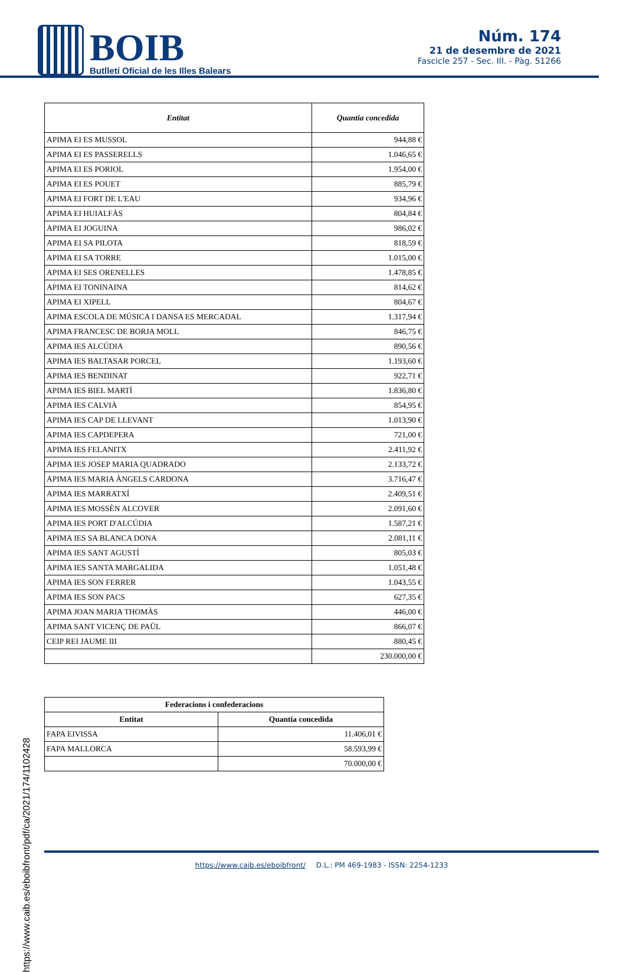BOIB
Butlletí Oficial de les Illes Balears
Núm. 174
21 de desembre de 2021
Fascicle 257 - Sec. III. - Pàg. 51266
| Entitat | Quantia concedida |
| --- | --- |
| APIMA EI ES MUSSOL | 944,88 € |
| APIMA EI ES PASSERELLS | 1.046,65 € |
| APIMA EI ES PORIOL | 1.954,00 € |
| APIMA EI ES POUET | 885,79 € |
| APIMA EI FORT DE L'EAU | 934,96 € |
| APIMA EI HUIALFÀS | 804,84 € |
| APIMA EI JOGUINA | 986,02 € |
| APIMA EI SA PILOTA | 818,59 € |
| APIMA EI SA TORRE | 1.015,00 € |
| APIMA EI SES ORENELLES | 1.478,85 € |
| APIMA EI TONINAINA | 814,62 € |
| APIMA EI XIPELL | 804,67 € |
| APIMA ESCOLA DE MÚSICA I DANSA ES MERCADAL | 1.317,94 € |
| APIMA FRANCESC DE BORJA MOLL | 846,75 € |
| APIMA IES ALCÚDIA | 890,56 € |
| APIMA IES BALTASAR PORCEL | 1.193,60 € |
| APIMA IES BENDINAT | 922,71 € |
| APIMA IES BIEL MARTÍ | 1.836,80 € |
| APIMA IES CALVIÀ | 854,95 € |
| APIMA IES CAP DE LLEVANT | 1.013,90 € |
| APIMA IES CAPDEPERA | 721,00 € |
| APIMA IES FELANITX | 2.411,92 € |
| APIMA IES JOSEP MARIA QUADRADO | 2.133,72 € |
| APIMA IES MARIA ÀNGELS CARDONA | 3.716,47 € |
| APIMA IES MARRATXÍ | 2.409,51 € |
| APIMA IES MOSSÈN ALCOVER | 2.091,60 € |
| APIMA IES PORT D'ALCÚDIA | 1.587,21 € |
| APIMA IES SA BLANCA DONA | 2.081,11 € |
| APIMA IES SANT AGUSTÍ | 805,03 € |
| APIMA IES SANTA MARGALIDA | 1.051,48 € |
| APIMA IES SON FERRER | 1.043,55 € |
| APIMA IES SON PACS | 627,35 € |
| APIMA JOAN MARIA THOMÀS | 446,00 € |
| APIMA SANT VICENÇ DE PAÜL | 866,07 € |
| CEIP REI JAUME III | 880,45 € |
| | 230.000,00 € |
| Federacions i confederacions | |
| --- | --- |
| Entitat | Quantia concedida |
| FAPA EIVISSA | 11.406,01 € |
| FAPA MALLORCA | 58.593,99 € |
| | 70.000,00 € |
https://www.caib.es/eboibfront/pdf/ca/2021/174/1102428
https://www.caib.es/eboibfront/ D.L.: PM 469-1983 - ISSN: 2254-1233